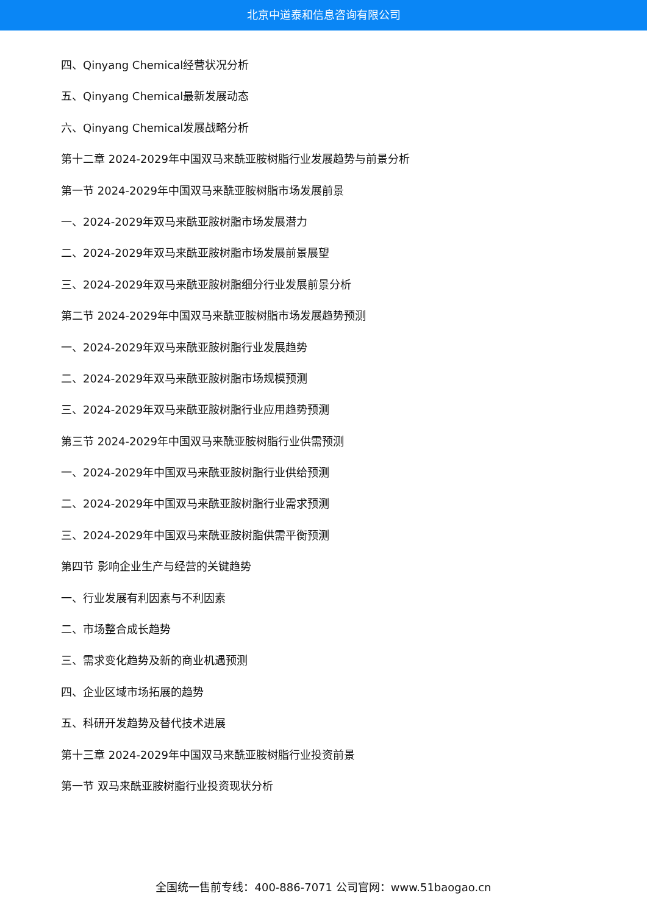北京中道泰和信息咨询有限公司
四、Qinyang Chemical经营状况分析
五、Qinyang Chemical最新发展动态
六、Qinyang Chemical发展战略分析
第十二章 2024-2029年中国双马来酰亚胺树脂行业发展趋势与前景分析
第一节 2024-2029年中国双马来酰亚胺树脂市场发展前景
一、2024-2029年双马来酰亚胺树脂市场发展潜力
二、2024-2029年双马来酰亚胺树脂市场发展前景展望
三、2024-2029年双马来酰亚胺树脂细分行业发展前景分析
第二节 2024-2029年中国双马来酰亚胺树脂市场发展趋势预测
一、2024-2029年双马来酰亚胺树脂行业发展趋势
二、2024-2029年双马来酰亚胺树脂市场规模预测
三、2024-2029年双马来酰亚胺树脂行业应用趋势预测
第三节 2024-2029年中国双马来酰亚胺树脂行业供需预测
一、2024-2029年中国双马来酰亚胺树脂行业供给预测
二、2024-2029年中国双马来酰亚胺树脂行业需求预测
三、2024-2029年中国双马来酰亚胺树脂供需平衡预测
第四节 影响企业生产与经营的关键趋势
一、行业发展有利因素与不利因素
二、市场整合成长趋势
三、需求变化趋势及新的商业机遇预测
四、企业区域市场拓展的趋势
五、科研开发趋势及替代技术进展
第十三章 2024-2029年中国双马来酰亚胺树脂行业投资前景
第一节 双马来酰亚胺树脂行业投资现状分析
全国统一售前专线：400-886-7071 公司官网：www.51baogao.cn